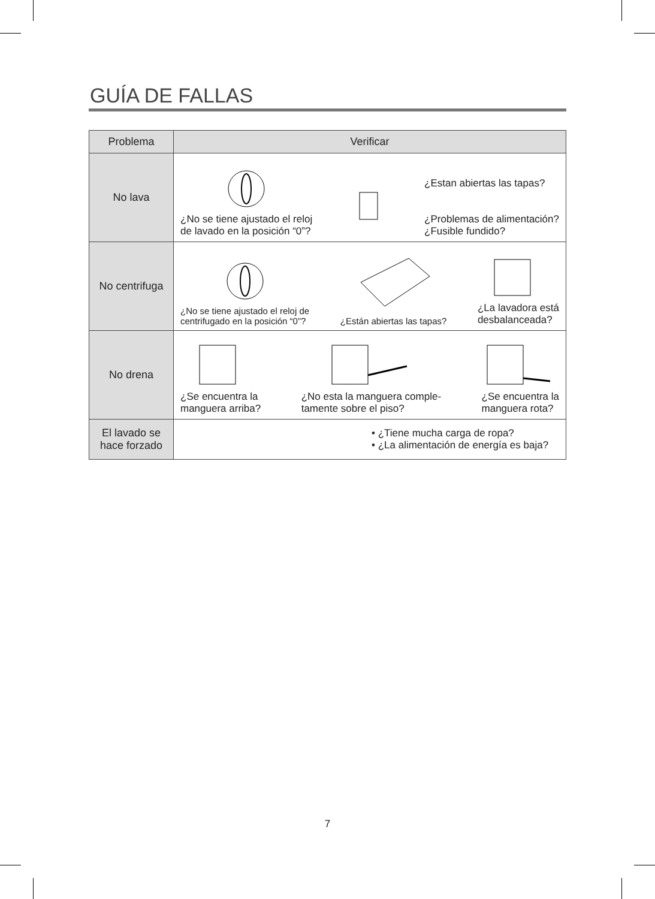GUÍA DE FALLAS
| Problema | Verificar |
| --- | --- |
| No lava | ¿No se tiene ajustado el reloj de lavado en la posición “0”? ¿Estan abiertas las tapas? ¿Problemas de alimentación? ¿Fusible fundido? |
| No centrifuga | ¿No se tiene ajustado el reloj de centrifugado en la posición “0”? ¿Están abiertas las tapas? ¿La lavadora está desbalanceada? |
| No drena | ¿Se encuentra la manguera arriba? ¿No esta la manguera comple- tamente sobre el piso? ¿Se encuentra la manguera rota? |
| El lavado se hace forzado | • ¿Tiene mucha carga de ropa? • ¿La alimentación de energía es baja? |
7